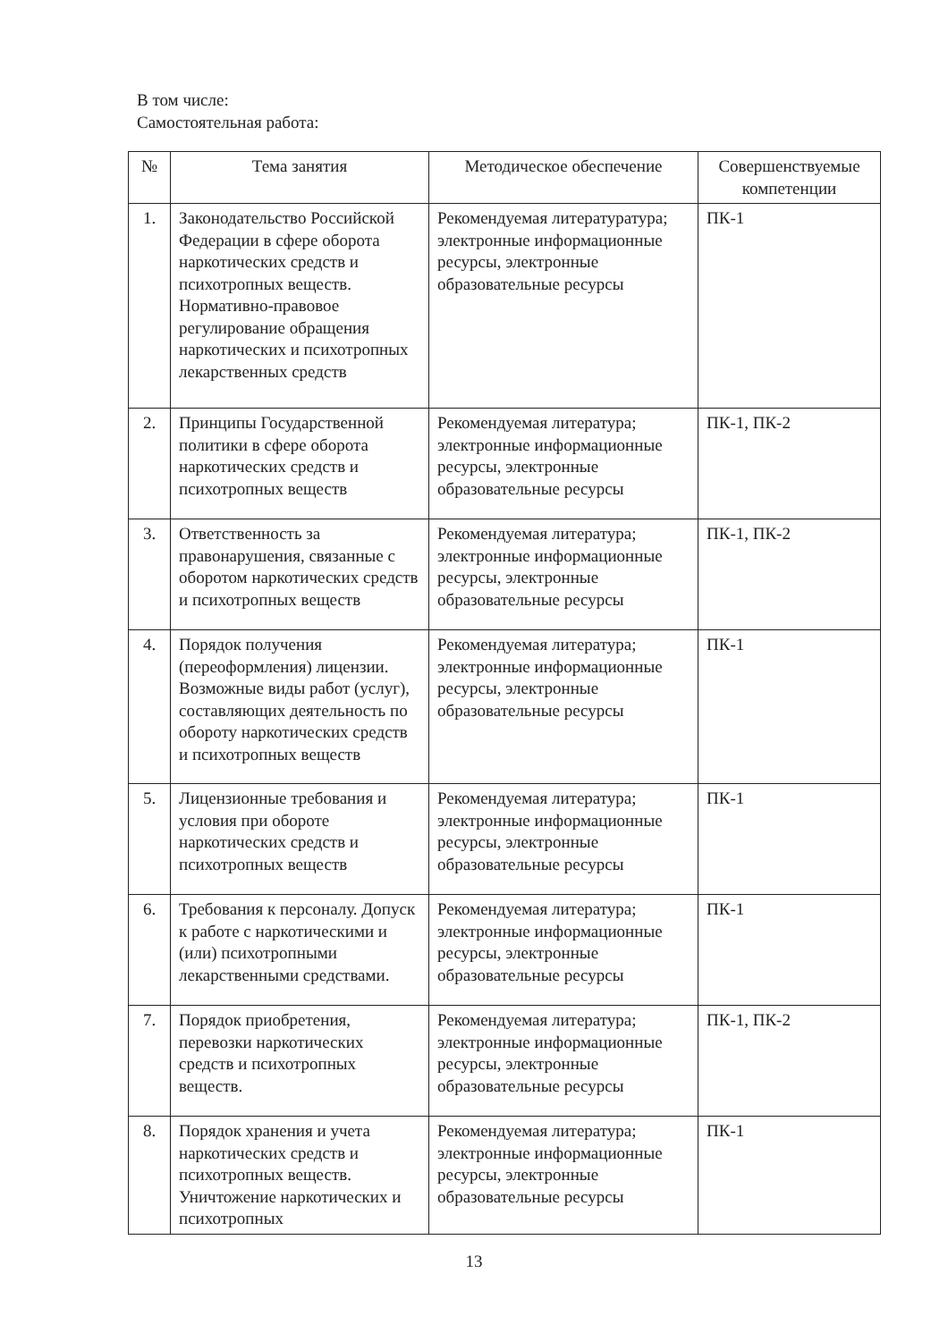В том числе:
Самостоятельная работа:
| № | Тема занятия | Методическое обеспечение | Совершенствуемые компетенции |
| --- | --- | --- | --- |
| 1. | Законодательство Российской Федерации в сфере оборота наркотических средств и психотропных веществ. Нормативно-правовое регулирование обращения наркотических и психотропных лекарственных средств | Рекомендуемая литературатура; электронные информационные ресурсы, электронные образовательные ресурсы | ПК-1 |
| 2. | Принципы Государственной политики в сфере оборота наркотических средств и психотропных веществ | Рекомендуемая литература; электронные информационные ресурсы, электронные образовательные ресурсы | ПК-1, ПК-2 |
| 3. | Ответственность за правонарушения, связанные с оборотом наркотических средств и психотропных веществ | Рекомендуемая литература; электронные информационные ресурсы, электронные образовательные ресурсы | ПК-1, ПК-2 |
| 4. | Порядок получения (переоформления) лицензии. Возможные виды работ (услуг), составляющих деятельность по обороту наркотических средств и психотропных веществ | Рекомендуемая литература; электронные информационные ресурсы, электронные образовательные ресурсы | ПК-1 |
| 5. | Лицензионные требования и условия при обороте наркотических средств и психотропных веществ | Рекомендуемая литература; электронные информационные ресурсы, электронные образовательные ресурсы | ПК-1 |
| 6. | Требования к персоналу. Допуск к работе с наркотическими и (или) психотропными лекарственными средствами. | Рекомендуемая литература; электронные информационные ресурсы, электронные образовательные ресурсы | ПК-1 |
| 7. | Порядок приобретения, перевозки наркотических средств и психотропных веществ. | Рекомендуемая литература; электронные информационные ресурсы, электронные образовательные ресурсы | ПК-1, ПК-2 |
| 8. | Порядок хранения и учета наркотических средств и психотропных веществ. Уничтожение наркотических и психотропных | Рекомендуемая литература; электронные информационные ресурсы, электронные образовательные ресурсы | ПК-1 |
13